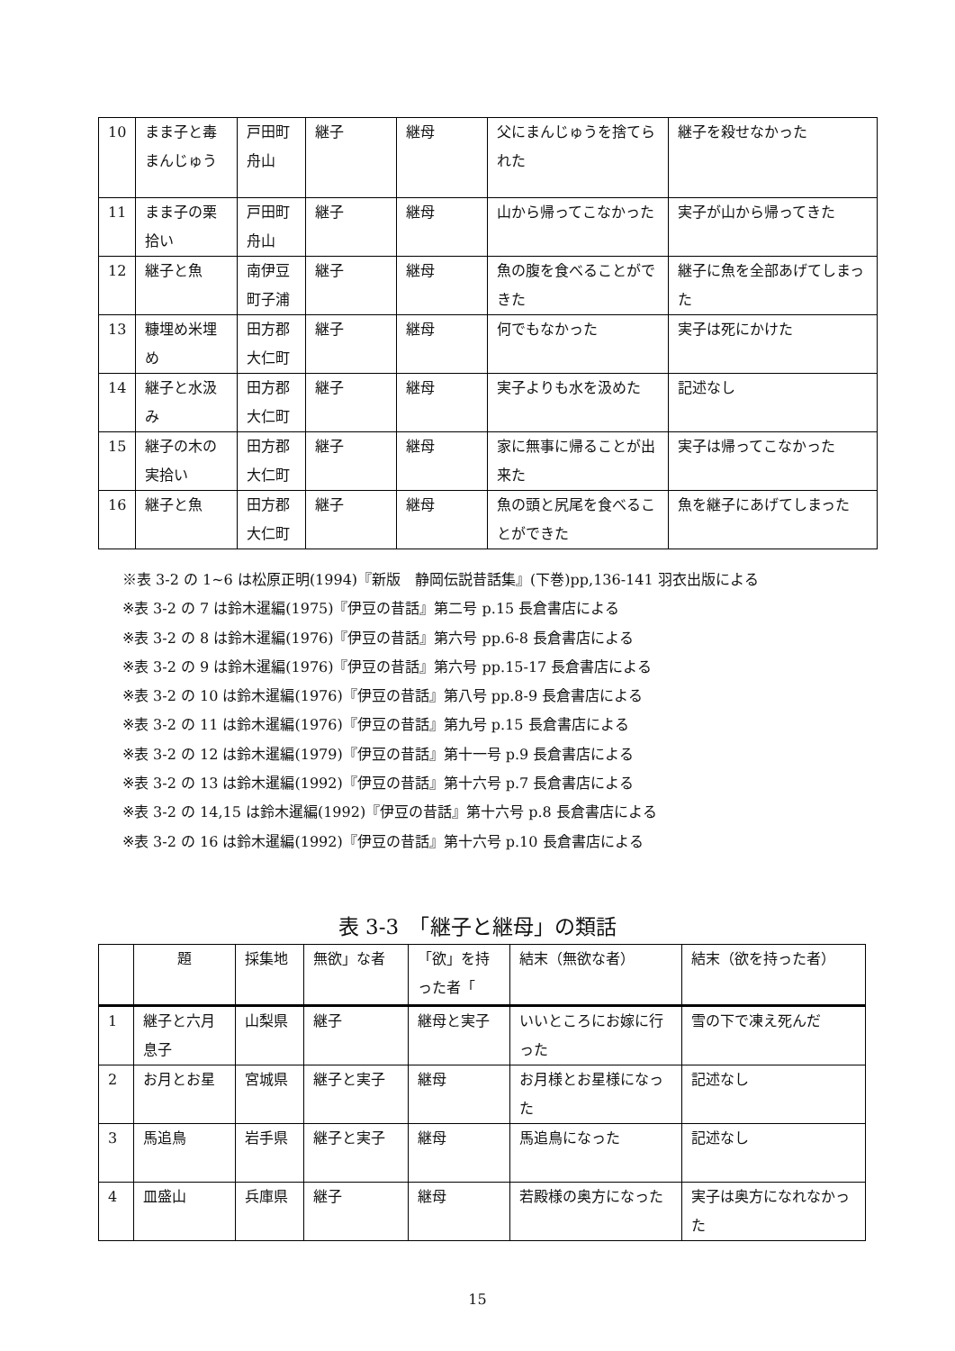| 10 | まま子と毒まんじゅう | 戸田町舟山 | 継子 | 継母 | 父にまんじゅうを捨てられた | 継子を殺せなかった |
| 11 | まま子の栗拾い | 戸田町舟山 | 継子 | 継母 | 山から帰ってこなかった | 実子が山から帰ってきた |
| 12 | 継子と魚 | 南伊豆町子浦 | 継子 | 継母 | 魚の腹を食べることができた | 継子に魚を全部あげてしまった |
| 13 | 糠埋め米埋め | 田方郡大仁町 | 継子 | 継母 | 何でもなかった | 実子は死にかけた |
| 14 | 継子と水汲み | 田方郡大仁町 | 継子 | 継母 | 実子よりも水を汲めた | 記述なし |
| 15 | 継子の木の実拾い | 田方郡大仁町 | 継子 | 継母 | 家に無事に帰ることが出来た | 実子は帰ってこなかった |
| 16 | 継子と魚 | 田方郡大仁町 | 継子 | 継母 | 魚の頭と尻尾を食べることができた | 魚を継子にあげてしまった |
※表 3-2 の 1~6 は松原正明(1994)『新版　静岡伝説昔話集』(下巻)pp,136-141 羽衣出版による
※表 3-2 の 7 は鈴木暹編(1975)『伊豆の昔話』第二号 p.15 長倉書店による
※表 3-2 の 8 は鈴木暹編(1976)『伊豆の昔話』第六号 pp.6-8 長倉書店による
※表 3-2 の 9 は鈴木暹編(1976)『伊豆の昔話』第六号 pp.15-17 長倉書店による
※表 3-2 の 10 は鈴木暹編(1976)『伊豆の昔話』第八号 pp.8-9 長倉書店による
※表 3-2 の 11 は鈴木暹編(1976)『伊豆の昔話』第九号 p.15 長倉書店による
※表 3-2 の 12 は鈴木暹編(1979)『伊豆の昔話』第十一号 p.9 長倉書店による
※表 3-2 の 13 は鈴木暹編(1992)『伊豆の昔話』第十六号 p.7 長倉書店による
※表 3-2 の 14,15 は鈴木暹編(1992)『伊豆の昔話』第十六号 p.8 長倉書店による
※表 3-2 の 16 は鈴木暹編(1992)『伊豆の昔話』第十六号 p.10 長倉書店による
表 3-3　「継子と継母」の類話
| | 題 | 採集地 | 無欲」な者 | 「欲」を持った者「 | 結末（無欲な者） | 結末（欲を持った者） |
| --- | --- | --- | --- | --- | --- | --- |
| 1 | 継子と六月息子 | 山梨県 | 継子 | 継母と実子 | いいところにお嫁に行った | 雪の下で凍え死んだ |
| 2 | お月とお星 | 宮城県 | 継子と実子 | 継母 | お月様とお星様になった | 記述なし |
| 3 | 馬追鳥 | 岩手県 | 継子と実子 | 継母 | 馬追鳥になった | 記述なし |
| 4 | 皿盛山 | 兵庫県 | 継子 | 継母 | 若殿様の奥方になった | 実子は奥方になれなかった |
15